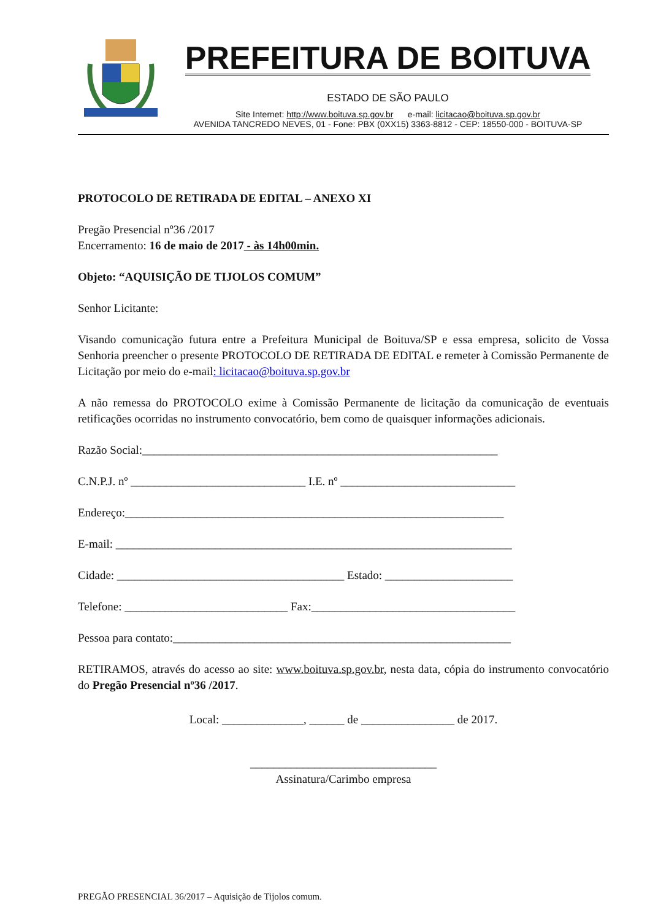PREFEITURA DE BOITUVA
ESTADO DE SÃO PAULO
Site Internet: http://www.boituva.sp.gov.br e-mail: licitacao@boituva.sp.gov.br
AVENIDA TANCREDO NEVES, 01 - Fone: PBX (0XX15) 3363-8812 - CEP: 18550-000 - BOITUVA-SP
PROTOCOLO DE RETIRADA DE EDITAL – ANEXO XI
Pregão Presencial nº36 /2017
Encerramento: 16 de maio de 2017 - às 14h00min.
Objeto: “AQUISIÇÃO DE TIJOLOS COMUM”
Senhor Licitante:
Visando comunicação futura entre a Prefeitura Municipal de Boituva/SP e essa empresa, solicito de Vossa Senhoria preencher o presente PROTOCOLO DE RETIRADA DE EDITAL e remeter à Comissão Permanente de Licitação por meio do e-mail: licitacao@boituva.sp.gov.br
A não remessa do PROTOCOLO exime à Comissão Permanente de licitação da comunicação de eventuais retificações ocorridas no instrumento convocatório, bem como de quaisquer informações adicionais.
Razão Social:_____________________________________________________________
C.N.P.J. nº ______________________________ I.E. nº ______________________________
Endereço:_________________________________________________________________
E-mail: ____________________________________________________________________
Cidade: _______________________________________ Estado: ______________________
Telefone: ____________________________ Fax:___________________________________
Pessoa para contato:__________________________________________________________
RETIRAMOS, através do acesso ao site: www.boituva.sp.gov.br, nesta data, cópia do instrumento convocatório do Pregão Presencial nº36 /2017.
Local: ______________, ______ de ________________ de 2017.
________________________________
Assinatura/Carimbo empresa
PREGÃO PRESENCIAL 36/2017 – Aquisição de Tijolos comum.